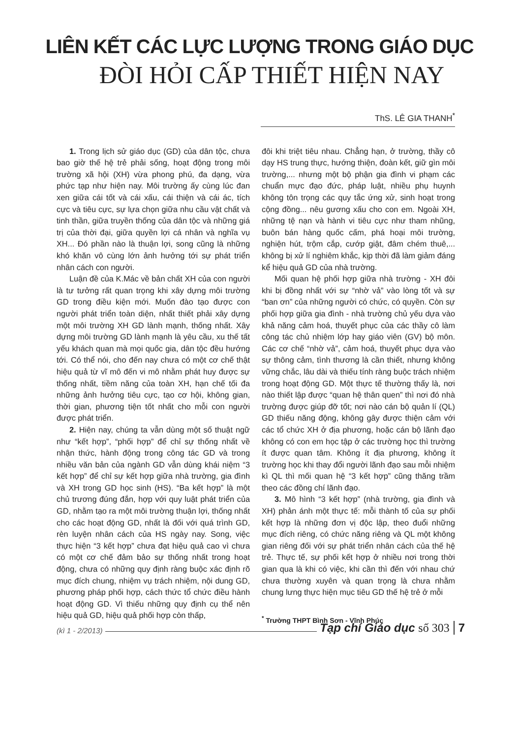LIÊN KẾT CÁC LỰC LƯỢNG TRONG GIÁO DỤC
ĐÒI HỎI CẤP THIẾT HIỆN NAY
ThS. LÊ GIA THANH<sup>*</sup>
1. Trong lịch sử giáo dục (GD) của dân tộc, chưa bao giờ thế hệ trẻ phải sống, hoạt động trong môi trường xã hội (XH) vừa phong phú, đa dạng, vừa phức tạp như hiện nay. Môi trường ấy cùng lúc đan xen giữa cái tốt và cái xấu, cái thiện và cái ác, tích cực và tiêu cực, sự lựa chọn giữa nhu cầu vật chất và tinh thần, giữa truyền thống của dân tộc và những giá trị của thời đại, giữa quyền lợi cá nhân và nghĩa vụ XH... Đó phần nào là thuận lợi, song cũng là những khó khăn vô cùng lớn ảnh hưởng tới sự phát triển nhân cách con người.
Luận đề của K.Mác về bản chất XH của con người là tư tưởng rất quan trọng khi xây dựng môi trường GD trong điều kiện mới. Muốn đào tạo được con người phát triển toàn diện, nhất thiết phải xây dựng một môi trường XH GD lành mạnh, thống nhất. Xây dựng môi trường GD lành mạnh là yêu cầu, xu thế tất yếu khách quan mà mọi quốc gia, dân tộc đều hướng tới. Có thể nói, cho đến nay chưa có một cơ chế thật hiệu quả từ vĩ mô đến vi mô nhằm phát huy được sự thống nhất, tiềm năng của toàn XH, hạn chế tối đa những ảnh hưởng tiêu cực, tạo cơ hội, không gian, thời gian, phương tiện tốt nhất cho mỗi con người được phát triển.
2. Hiện nay, chúng ta vẫn dùng một số thuật ngữ như “kết hợp”, “phối hợp” để chỉ sự thống nhất về nhận thức, hành động trong công tác GD và trong nhiều văn bản của ngành GD vẫn dùng khái niệm “3 kết hợp” để chỉ sự kết hợp giữa nhà trường, gia đình và XH trong GD học sinh (HS). “Ba kết hợp” là một chủ trương đúng đắn, hợp với quy luật phát triển của GD, nhằm tạo ra một môi trường thuận lợi, thống nhất cho các hoạt động GD, nhất là đối với quá trình GD, rèn luyện nhân cách của HS ngày nay. Song, việc thực hiện “3 kết hợp” chưa đạt hiệu quả cao vì chưa có một cơ chế đảm bảo sự thống nhất trong hoạt động, chưa có những quy định ràng buộc xác định rõ mục đích chung, nhiệm vụ trách nhiệm, nội dung GD, phương pháp phối hợp, cách thức tổ chức điều hành hoạt động GD. Vì thiếu những quy định cụ thể nên hiệu quả GD, hiệu quả phối hợp còn thấp,
đôi khi triệt tiêu nhau. Chẳng hạn, ở trường, thầy cô dạy HS trung thực, hướng thiện, đoàn kết, giữ gìn môi trường,... nhưng một bộ phận gia đình vi phạm các chuẩn mực đạo đức, pháp luật, nhiều phụ huynh không tôn trọng các quy tắc ứng xử, sinh hoạt trong cộng đồng... nêu gương xấu cho con em. Ngoài XH, những tệ nạn và hành vi tiêu cực như tham nhũng, buôn bán hàng quốc cấm, phá hoại môi trường, nghiện hút, trộm cắp, cướp giật, đâm chém thuê,... không bị xử lí nghiêm khắc, kịp thời đã làm giảm đáng kể hiệu quả GD của nhà trường.
Mối quan hệ phối hợp giữa nhà trường - XH đôi khi bị đồng nhất với sự “nhờ vả” vào lòng tốt và sự “ban ơn” của những người có chức, có quyền. Còn sự phối hợp giữa gia đình - nhà trường chủ yếu dựa vào khả năng cảm hoá, thuyết phục của các thầy cô làm công tác chủ nhiệm lớp hay giáo viên (GV) bộ môn. Các cơ chế “nhờ vả”, cảm hoá, thuyết phục dựa vào sự thông cảm, tình thương là cần thiết, nhưng không vững chắc, lâu dài và thiếu tính ràng buộc trách nhiệm trong hoạt động GD. Một thực tế thường thấy là, nơi nào thiết lập được “quan hệ thân quen” thì nơi đó nhà trường được giúp đỡ tốt; nơi nào cán bộ quản lí (QL) GD thiếu năng động, không gây được thiện cảm với các tổ chức XH ở địa phương, hoặc cán bộ lãnh đạo không có con em học tập ở các trường học thì trường ít được quan tâm. Không ít địa phương, không ít trường học khi thay đổi người lãnh đạo sau mỗi nhiệm kì QL thì mối quan hệ “3 kết hợp” cũng thăng trầm theo các đồng chí lãnh đạo.
3. Mô hình “3 kết hợp” (nhà trường, gia đình và XH) phản ánh một thực tế: mỗi thành tố của sự phối kết hợp là những đơn vị độc lập, theo đuổi những mục đích riêng, có chức năng riêng và QL một không gian riêng đối với sự phát triển nhân cách của thế hệ trẻ. Thực tế, sự phối kết hợp ở nhiều nơi trong thời gian qua là khi có việc, khi cần thì đến với nhau chứ chưa thường xuyên và quan trọng là chưa nhằm chung lưng thực hiện mục tiêu GD thế hệ trẻ ở mỗi
<sup>*</sup> Trường THPT Bình Sơn - Vĩnh Phúc
(kì 1 - 2/2013) Tạp chí Giáo dục số 303 7